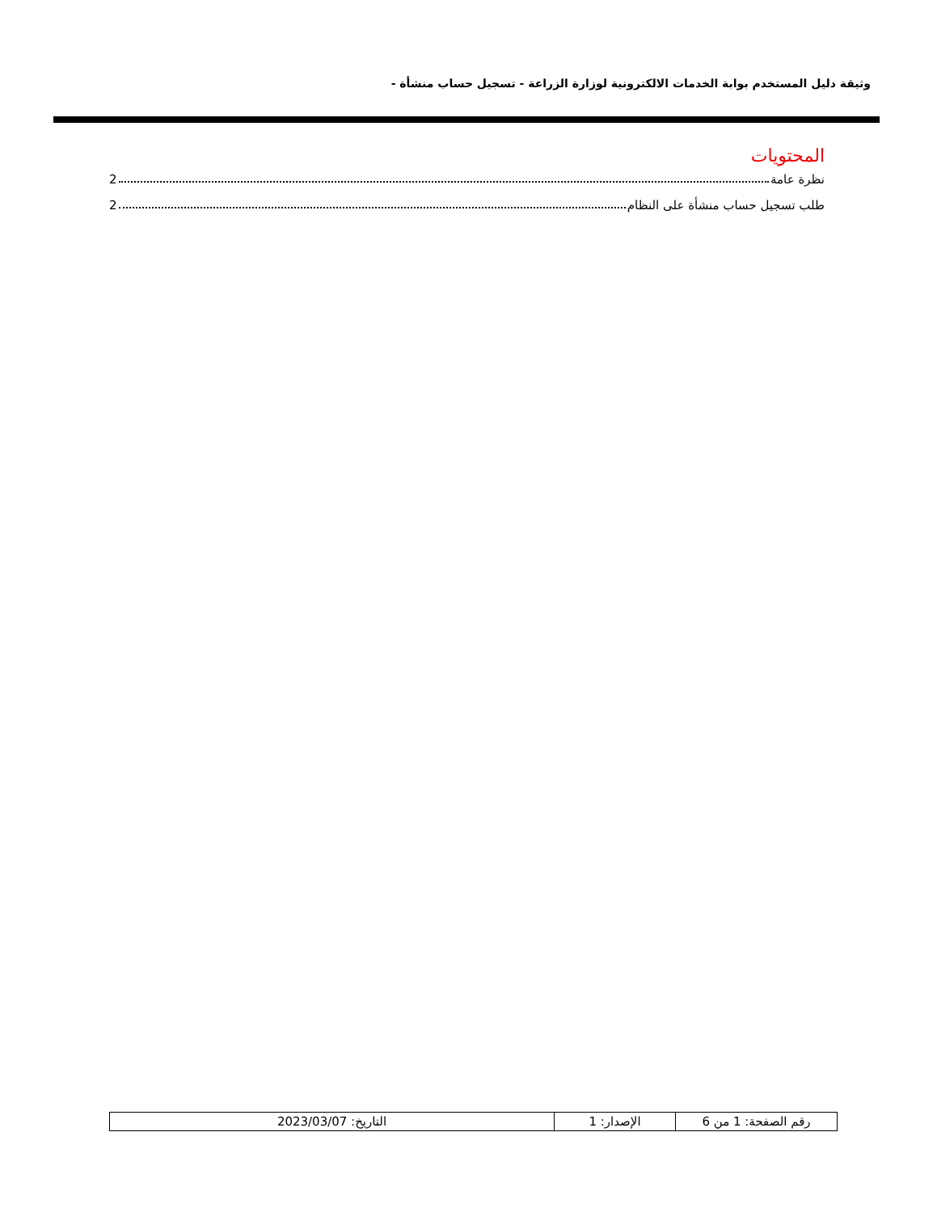وثيقة دليل المستخدم بوابة الخدمات الالكترونية لوزارة الزراعة - تسجيل حساب منشأة -
المحتويات
نظرة عامة 2
طلب تسجيل حساب منشأة على النظام 2
| رقم الصفحة: 1 من 6 | الإصدار: 1 | التاريخ: 2023/03/07 |